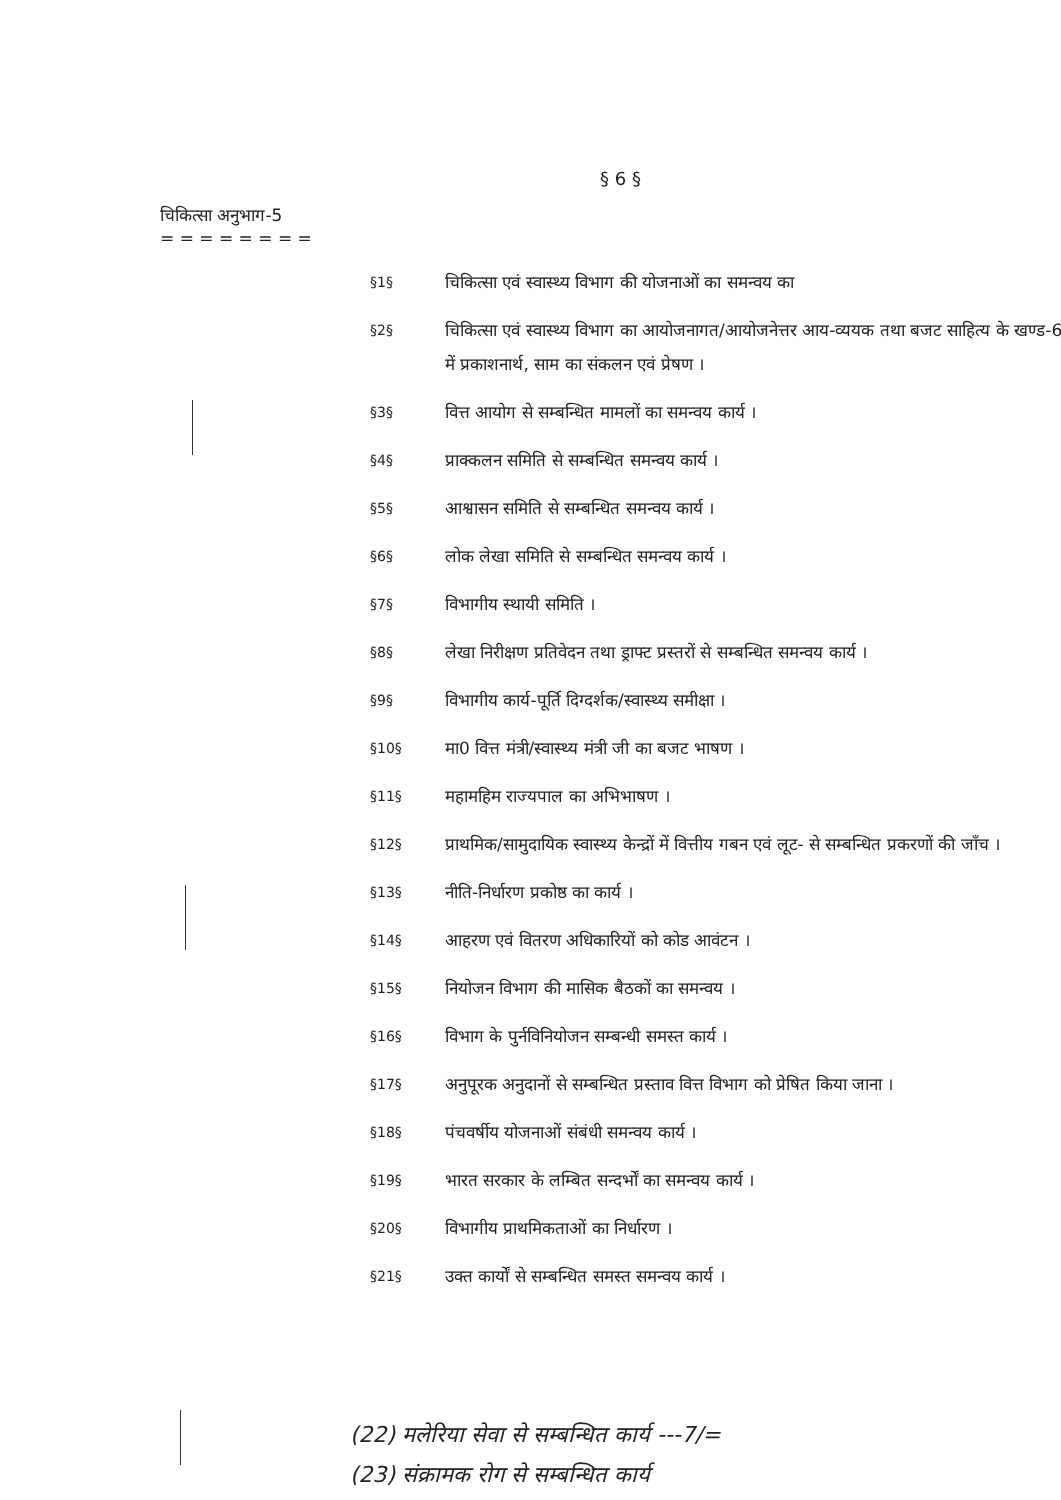§ 6 §
चिकित्सा अनुभाग-5
= = = = = = = =
§1§ चिकित्सा एवं स्वास्थ्य विभाग की योजनाओं का समन्वय का
§2§ चिकित्सा एवं स्वास्थ्य विभाग का आयोजनागत/आयोजनेत्तर आय-व्ययक तथा बजट साहित्य के खण्ड-6 में प्रकाशनार्थ, साम का संकलन एवं प्रेषण ।
§3§ वित्त आयोग से सम्बन्धित मामलों का समन्वय कार्य ।
§4§ प्राक्कलन समिति से सम्बन्धित समन्वय कार्य ।
§5§ आश्वासन समिति से सम्बन्धित समन्वय कार्य ।
§6§ लोक लेखा समिति से सम्बन्धित समन्वय कार्य ।
§7§ विभागीय स्थायी समिति ।
§8§ लेखा निरीक्षण प्रतिवेदन तथा ड्राफ्ट प्रस्तरों से सम्बन्धित समन्वय कार्य ।
§9§ विभागीय कार्य-पूर्ति दिग्दर्शक/स्वास्थ्य समीक्षा ।
§10§ मा0 वित्त मंत्री/स्वास्थ्य मंत्री जी का बजट भाषण ।
§11§ महामहिम राज्यपाल का अभिभाषण ।
§12§ प्राथमिक/सामुदायिक स्वास्थ्य केन्द्रों में वित्तीय गबन एवं लूट- से सम्बन्धित प्रकरणों की जाँच ।
§13§ नीति-निर्धारण प्रकोष्ठ का कार्य ।
§14§ आहरण एवं वितरण अधिकारियों को कोड आवंटन ।
§15§ नियोजन विभाग की मासिक बैठकों का समन्वय ।
§16§ विभाग के पुर्नविनियोजन सम्बन्धी समस्त कार्य ।
§17§ अनुपूरक अनुदानों से सम्बन्धित प्रस्ताव वित्त विभाग को प्रेषित किया जाना ।
§18§ पंचवर्षीय योजनाओं संबंधी समन्वय कार्य ।
§19§ भारत सरकार के लम्बित सन्दर्भों का समन्वय कार्य ।
§20§ विभागीय प्राथमिकताओं का निर्धारण ।
§21§ उक्त कार्यों से सम्बन्धित समस्त समन्वय कार्य ।
(22) मलेरिया सेवा से सम्बन्धित कार्य ---7/=
(23) संक्रामक रोग से सम्बन्धित कार्य